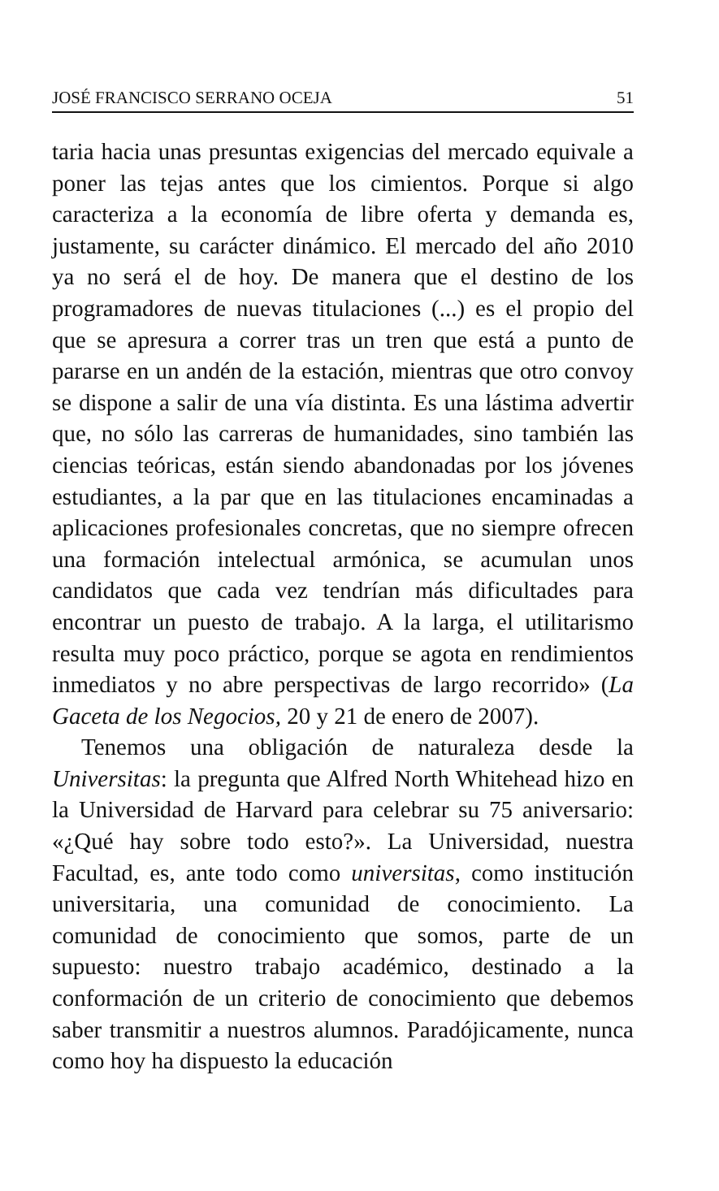JOSÉ FRANCISCO SERRANO OCEJA 51
taria hacia unas presuntas exigencias del mercado equivale a poner las tejas antes que los cimientos. Porque si algo caracteriza a la economía de libre oferta y demanda es, justamente, su carácter dinámico. El mercado del año 2010 ya no será el de hoy. De manera que el destino de los programadores de nuevas titulaciones (...) es el propio del que se apresura a correr tras un tren que está a punto de pararse en un andén de la estación, mientras que otro convoy se dispone a salir de una vía distinta. Es una lástima advertir que, no sólo las carreras de humanidades, sino también las ciencias teóricas, están siendo abandonadas por los jóvenes estudiantes, a la par que en las titulaciones encaminadas a aplicaciones profesionales concretas, que no siempre ofrecen una formación intelectual armónica, se acumulan unos candidatos que cada vez tendrían más dificultades para encontrar un puesto de trabajo. A la larga, el utilitarismo resulta muy poco práctico, porque se agota en rendimientos inmediatos y no abre perspectivas de largo recorrido» (La Gaceta de los Negocios, 20 y 21 de enero de 2007).
Tenemos una obligación de naturaleza desde la Universitas: la pregunta que Alfred North Whitehead hizo en la Universidad de Harvard para celebrar su 75 aniversario: «¿Qué hay sobre todo esto?». La Universidad, nuestra Facultad, es, ante todo como universitas, como institución universitaria, una comunidad de conocimiento. La comunidad de conocimiento que somos, parte de un supuesto: nuestro trabajo académico, destinado a la conformación de un criterio de conocimiento que debemos saber transmitir a nuestros alumnos. Paradójicamente, nunca como hoy ha dispuesto la educación